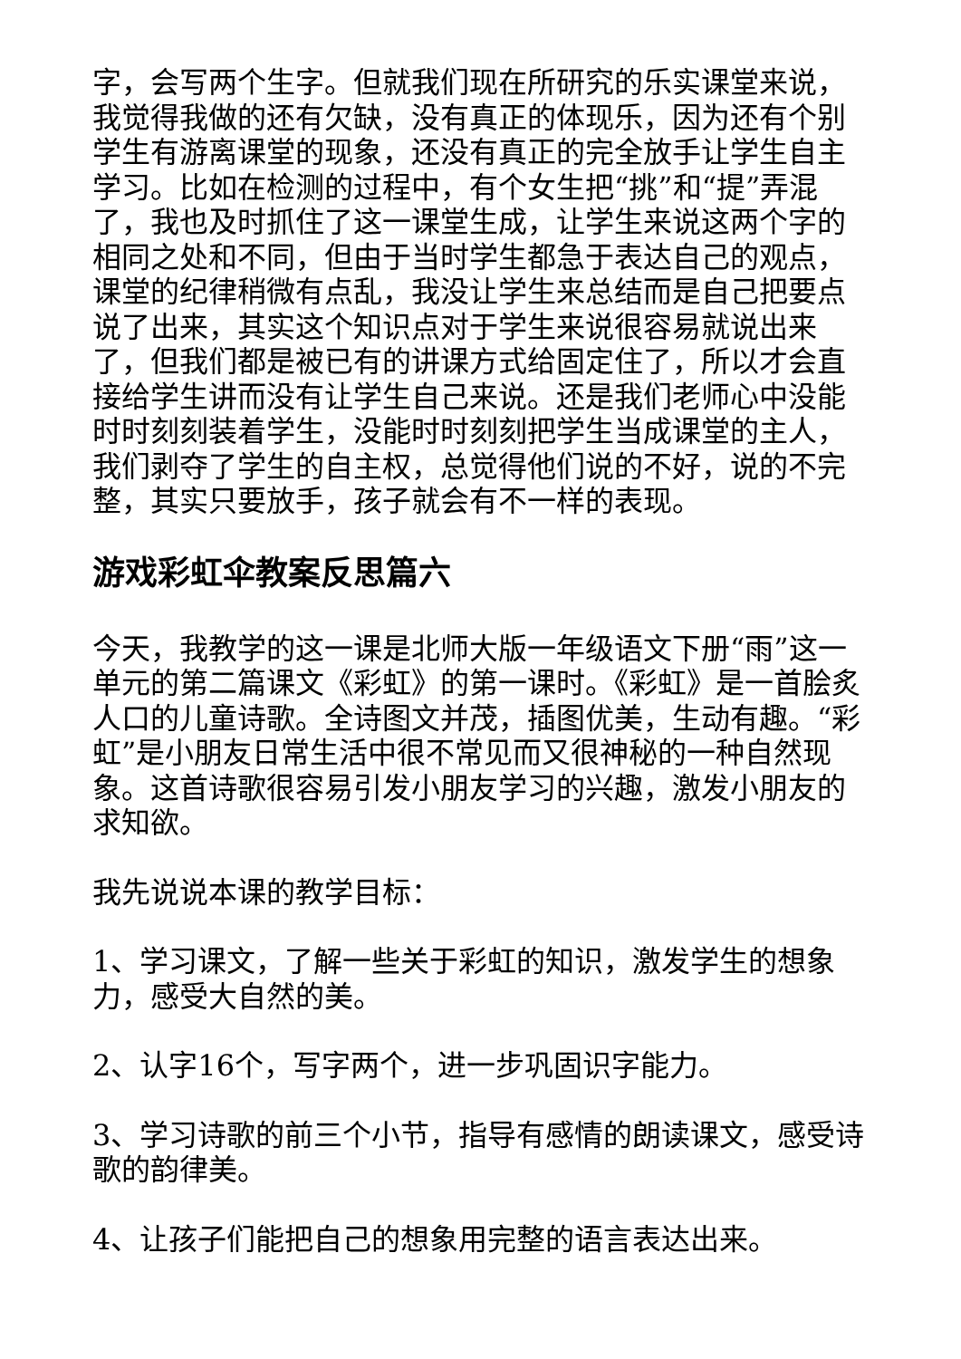字，会写两个生字。但就我们现在所研究的乐实课堂来说，我觉得我做的还有欠缺，没有真正的体现乐，因为还有个别学生有游离课堂的现象，还没有真正的完全放手让学生自主学习。比如在检测的过程中，有个女生把“挑”和“提”弄混了，我也及时抓住了这一课堂生成，让学生来说这两个字的相同之处和不同，但由于当时学生都急于表达自己的观点，课堂的纪律稍微有点乱，我没让学生来总结而是自己把要点说了出来，其实这个知识点对于学生来说很容易就说出来了，但我们都是被已有的讲课方式给固定住了，所以才会直接给学生讲而没有让学生自己来说。还是我们老师心中没能时时刻刻装着学生，没能时时刻刻把学生当成课堂的主人，我们剥夺了学生的自主权，总觉得他们说的不好，说的不完整，其实只要放手，孩子就会有不一样的表现。
游戏彩虹伞教案反思篇六
今天，我教学的这一课是北师大版一年级语文下册“雨”这一单元的第二篇课文《彩虹》的第一课时。《彩虹》是一首脍炙人口的儿童诗歌。全诗图文并茂，插图优美，生动有趣。“彩虹”是小朋友日常生活中很不常见而又很神秘的一种自然现象。这首诗歌很容易引发小朋友学习的兴趣，激发小朋友的求知欲。
我先说说本课的教学目标：
1、学习课文，了解一些关于彩虹的知识，激发学生的想象力，感受大自然的美。
2、认字16个，写字两个，进一步巩固识字能力。
3、学习诗歌的前三个小节，指导有感情的朗读课文，感受诗歌的韵律美。
4、让孩子们能把自己的想象用完整的语言表达出来。